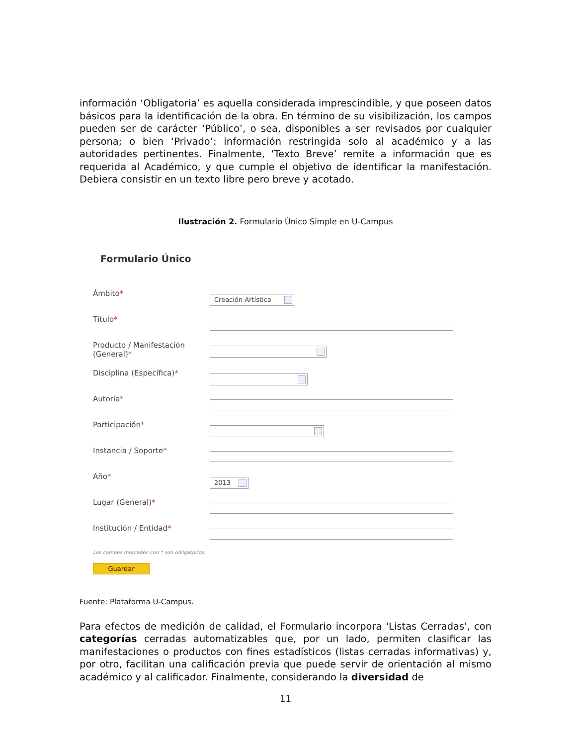información ‘Obligatoria’ es aquella considerada imprescindible, y que poseen datos básicos para la identificación de la obra. En término de su visibilización, los campos pueden ser de carácter ‘Público’, o sea, disponibles a ser revisados por cualquier persona; o bien ‘Privado’: información restringida solo al académico y a las autoridades pertinentes. Finalmente, ‘Texto Breve’ remite a información que es requerida al Académico, y que cumple el objetivo de identificar la manifestación. Debiera consistir en un texto libre pero breve y acotado.
Ilustración 2. Formulario Único Simple en U-Campus
Formulario Único
Ámbito*
Creación Artística
Título*
Producto / Manifestación (General)*
Disciplina (Específica)*
Autoría*
Participación*
Instancia / Soporte*
Año*
2013
Lugar (General)*
Institución / Entidad*
Los campos marcados con * son obligatorios.
Guardar
Fuente: Plataforma U-Campus.
Para efectos de medición de calidad, el Formulario incorpora 'Listas Cerradas', con categorías cerradas automatizables que, por un lado, permiten clasificar las manifestaciones o productos con fines estadísticos (listas cerradas informativas) y, por otro, facilitan una calificación previa que puede servir de orientación al mismo académico y al calificador. Finalmente, considerando la diversidad de
11